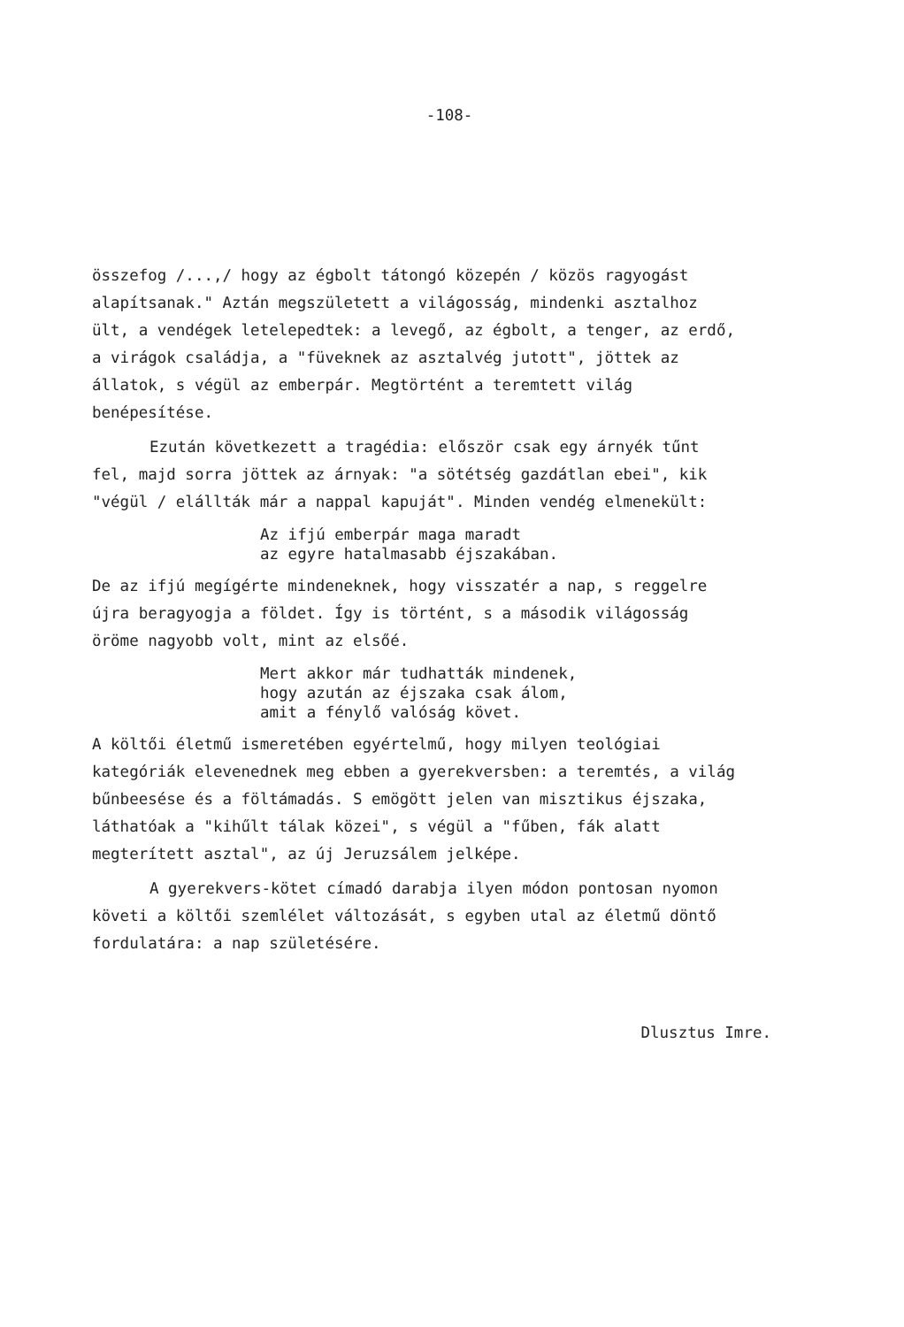-108-
összefog /...,/ hogy az égbolt tátongó közepén / közös ragyogást alapítsanak." Aztán megszületett a világosság, mindenki asztalhoz ült, a vendégek letelepedtek: a levegő, az égbolt, a tenger, az erdő, a virágok családja, a "füveknek az asztalvég jutott", jöttek az állatok, s végül az emberpár. Megtörtént a teremtett világ benépesítése.
Ezután következett a tragédia: először csak egy árnyék tűnt fel, majd sorra jöttek az árnyak: "a sötétség gazdátlan ebei", kik "végül / elállták már a nappal kapuját". Minden vendég elmenekült:
Az ifjú emberpár maga maradt
az egyre hatalmasabb éjszakában.
De az ifjú megígérte mindeneknek, hogy visszatér a nap, s reggelre újra beragyogja a földet. Így is történt, s a második világosság öröme nagyobb volt, mint az elsőé.
Mert akkor már tudhatták mindenek,
hogy azután az éjszaka csak álom,
amit a fénylő valóság követ.
A költői életmű ismeretében egyértelmű, hogy milyen teológiai kategóriák elevenednek meg ebben a gyerekversben: a teremtés, a világ bűnbeesése és a föltámadás. S emögött jelen van misztikus éjszaka, láthatóak a "kihűlt tálak közei", s végül a "fűben, fák alatt megterített asztal", az új Jeruzsálem jelképe.
A gyerekvers-kötet címadó darabja ilyen módon pontosan nyomon követi a költői szemlélet változását, s egyben utal az életmű döntő fordulatára: a nap születésére.
Dlusztus Imre.